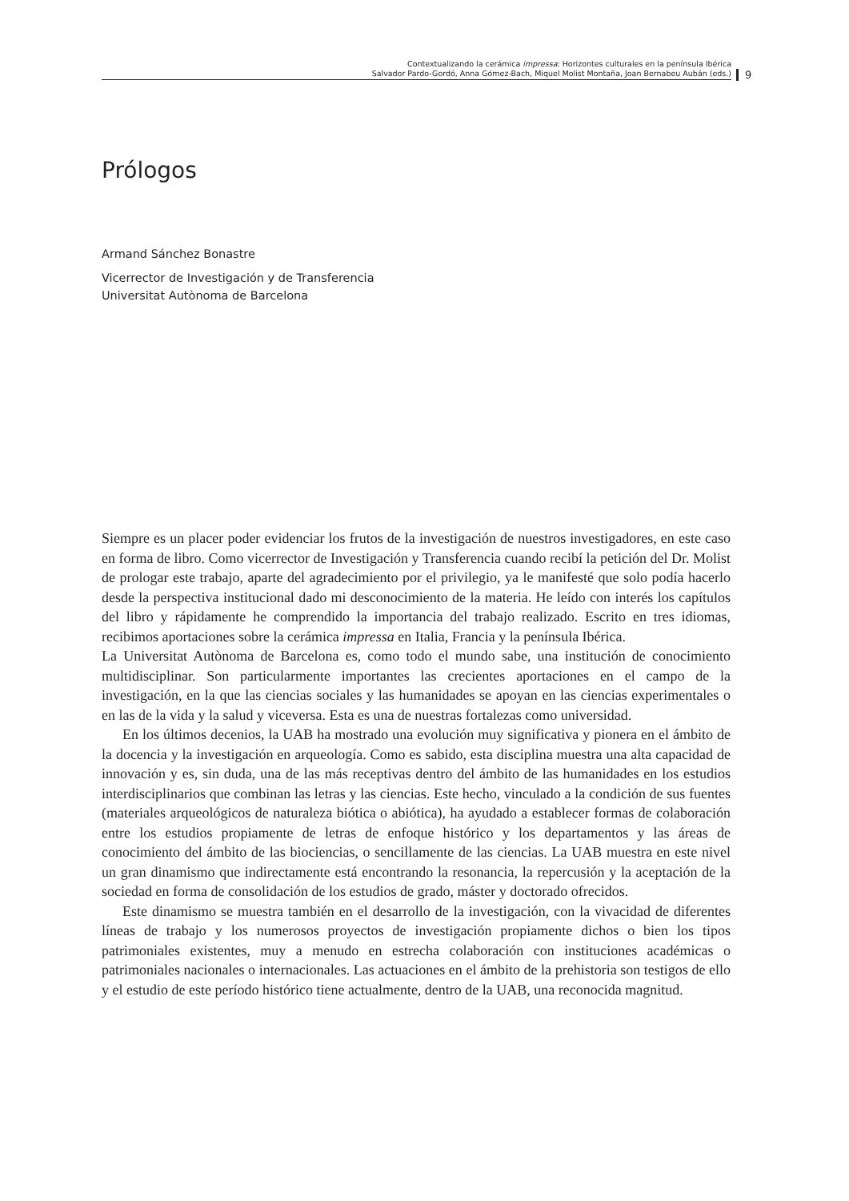Contextualizando la cerámica impressa: Horizontes culturales en la península Ibérica
Salvador Pardo-Gordó, Anna Gómez-Bach, Miquel Molist Montaña, Joan Bernabeu Aubán (eds.)
9
Prólogos
Armand Sánchez Bonastre
Vicerrector de Investigación y de Transferencia
Universitat Autònoma de Barcelona
Siempre es un placer poder evidenciar los frutos de la investigación de nuestros investigadores, en este caso en forma de libro. Como vicerrector de Investigación y Transferencia cuando recibí la petición del Dr. Molist de prologar este trabajo, aparte del agradecimiento por el privilegio, ya le manifesté que solo podía hacerlo desde la perspectiva institucional dado mi desconocimiento de la materia. He leído con interés los capítulos del libro y rápidamente he comprendido la importancia del trabajo realizado. Escrito en tres idiomas, recibimos aportaciones sobre la cerámica impressa en Italia, Francia y la península Ibérica.
La Universitat Autònoma de Barcelona es, como todo el mundo sabe, una institución de conocimiento multidisciplinar. Son particularmente importantes las crecientes aportaciones en el campo de la investigación, en la que las ciencias sociales y las humanidades se apoyan en las ciencias experimentales o en las de la vida y la salud y viceversa. Esta es una de nuestras fortalezas como universidad.
En los últimos decenios, la UAB ha mostrado una evolución muy significativa y pionera en el ámbito de la docencia y la investigación en arqueología. Como es sabido, esta disciplina muestra una alta capacidad de innovación y es, sin duda, una de las más receptivas dentro del ámbito de las humanidades en los estudios interdisciplinarios que combinan las letras y las ciencias. Este hecho, vinculado a la condición de sus fuentes (materiales arqueológicos de naturaleza biótica o abiótica), ha ayudado a establecer formas de colaboración entre los estudios propiamente de letras de enfoque histórico y los departamentos y las áreas de conocimiento del ámbito de las biociencias, o sencillamente de las ciencias. La UAB muestra en este nivel un gran dinamismo que indirectamente está encontrando la resonancia, la repercusión y la aceptación de la sociedad en forma de consolidación de los estudios de grado, máster y doctorado ofrecidos.
Este dinamismo se muestra también en el desarrollo de la investigación, con la vivacidad de diferentes líneas de trabajo y los numerosos proyectos de investigación propiamente dichos o bien los tipos patrimoniales existentes, muy a menudo en estrecha colaboración con instituciones académicas o patrimoniales nacionales o internacionales. Las actuaciones en el ámbito de la prehistoria son testigos de ello y el estudio de este período histórico tiene actualmente, dentro de la UAB, una reconocida magnitud.